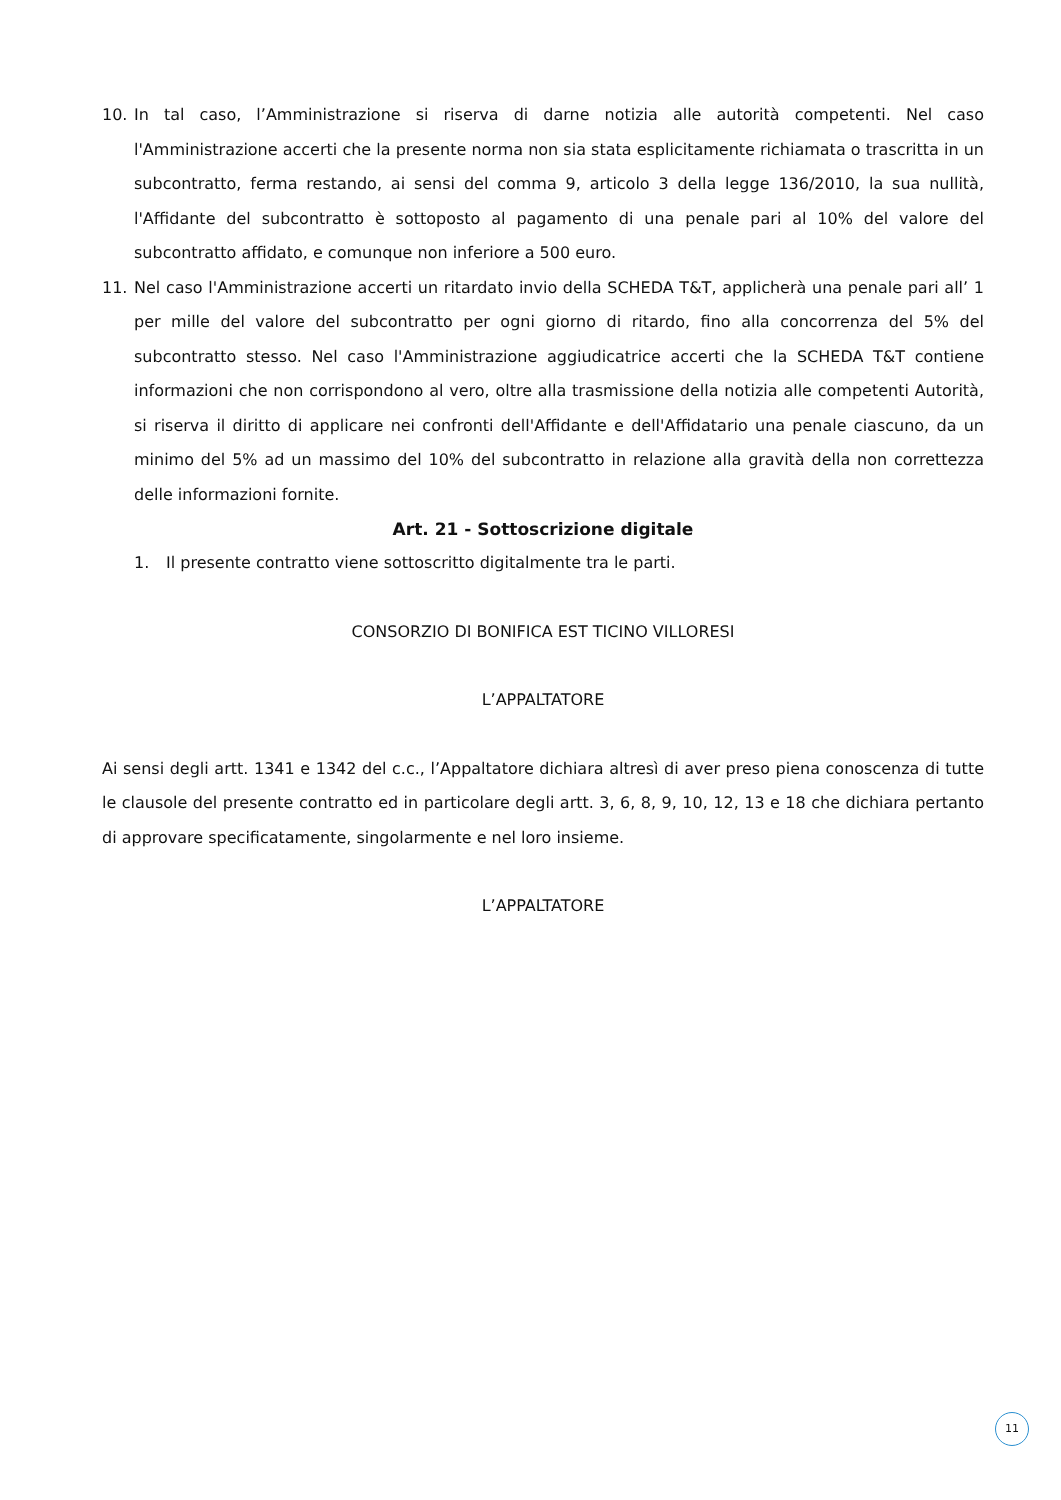10. In tal caso, l’Amministrazione si riserva di darne notizia alle autorità competenti. Nel caso l'Amministrazione accerti che la presente norma non sia stata esplicitamente richiamata o trascritta in un subcontratto, ferma restando, ai sensi del comma 9, articolo 3 della legge 136/2010, la sua nullità, l'Affidante del subcontratto è sottoposto al pagamento di una penale pari al 10% del valore del subcontratto affidato, e comunque non inferiore a 500 euro.
11. Nel caso l'Amministrazione accerti un ritardato invio della SCHEDA T&T, applicherà una penale pari all’ 1 per mille del valore del subcontratto per ogni giorno di ritardo, fino alla concorrenza del 5% del subcontratto stesso. Nel caso l'Amministrazione aggiudicatrice accerti che la SCHEDA T&T contiene informazioni che non corrispondono al vero, oltre alla trasmissione della notizia alle competenti Autorità, si riserva il diritto di applicare nei confronti dell'Affidante e dell'Affidatario una penale ciascuno, da un minimo del 5% ad un massimo del 10% del subcontratto in relazione alla gravità della non correttezza delle informazioni fornite.
Art. 21 - Sottoscrizione digitale
1. Il presente contratto viene sottoscritto digitalmente tra le parti.
CONSORZIO DI BONIFICA EST TICINO VILLORESI
L’APPALTATORE
Ai sensi degli artt. 1341 e 1342 del c.c., l’Appaltatore dichiara altresì di aver preso piena conoscenza di tutte le clausole del presente contratto ed in particolare degli artt. 3, 6, 8, 9, 10, 12, 13 e 18 che dichiara pertanto di approvare specificatamente, singolarmente e nel loro insieme.
L’APPALTATORE
11